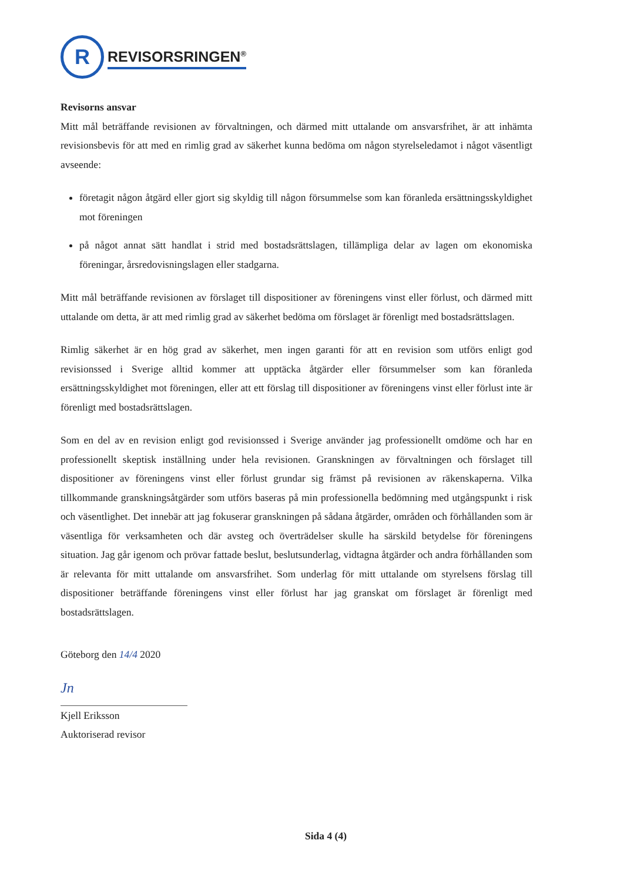R
REVISORSRINGEN<sup>®</sup>
Revisorns ansvar
Mitt mål beträffande revisionen av förvaltningen, och därmed mitt uttalande om ansvarsfrihet, är att inhämta revisionsbevis för att med en rimlig grad av säkerhet kunna bedöma om någon styrelseledamot i något väsentligt avseende:
företagit någon åtgärd eller gjort sig skyldig till någon försummelse som kan föranleda ersättnings­skyldighet mot föreningen
på något annat sätt handlat i strid med bostadsrättslagen, tillämpliga delar av lagen om ekonomiska föreningar, årsredovisningslagen eller stadgarna.
Mitt mål beträffande revisionen av förslaget till dispositioner av föreningens vinst eller förlust, och därmed mitt uttalande om detta, är att med rimlig grad av säkerhet bedöma om förslaget är förenligt med bostadsrättslagen.
Rimlig säkerhet är en hög grad av säkerhet, men ingen garanti för att en revision som utförs enligt god revisionssed i Sverige alltid kommer att upptäcka åtgärder eller försummelser som kan föranleda ersättningsskyldighet mot föreningen, eller att ett förslag till dispositioner av föreningens vinst eller förlust inte är förenligt med bostadsrättslagen.
Som en del av en revision enligt god revisionssed i Sverige använder jag professionellt omdöme och har en professionellt skeptisk inställning under hela revisionen. Granskningen av förvaltningen och förslaget till dispositioner av föreningens vinst eller förlust grundar sig främst på revisionen av räkenskaperna. Vilka tillkommande granskningsåtgärder som utförs baseras på min professionella bedömning med utgångspunkt i risk och väsentlighet. Det innebär att jag fokuserar granskningen på sådana åtgärder, områden och förhållanden som är väsentliga för verksamheten och där avsteg och överträdelser skulle ha särskild betydelse för föreningens situation. Jag går igenom och prövar fattade beslut, beslutsunderlag, vidtagna åtgärder och andra förhållanden som är relevanta för mitt uttalande om ansvarsfrihet. Som underlag för mitt uttalande om styrelsens förslag till dispositioner beträffande föreningens vinst eller förlust har jag granskat om förslaget är förenligt med bostadsrättslagen.
Göteborg den 14/4 2020
Jn
Kjell Eriksson
Auktoriserad revisor
Sida 4 (4)